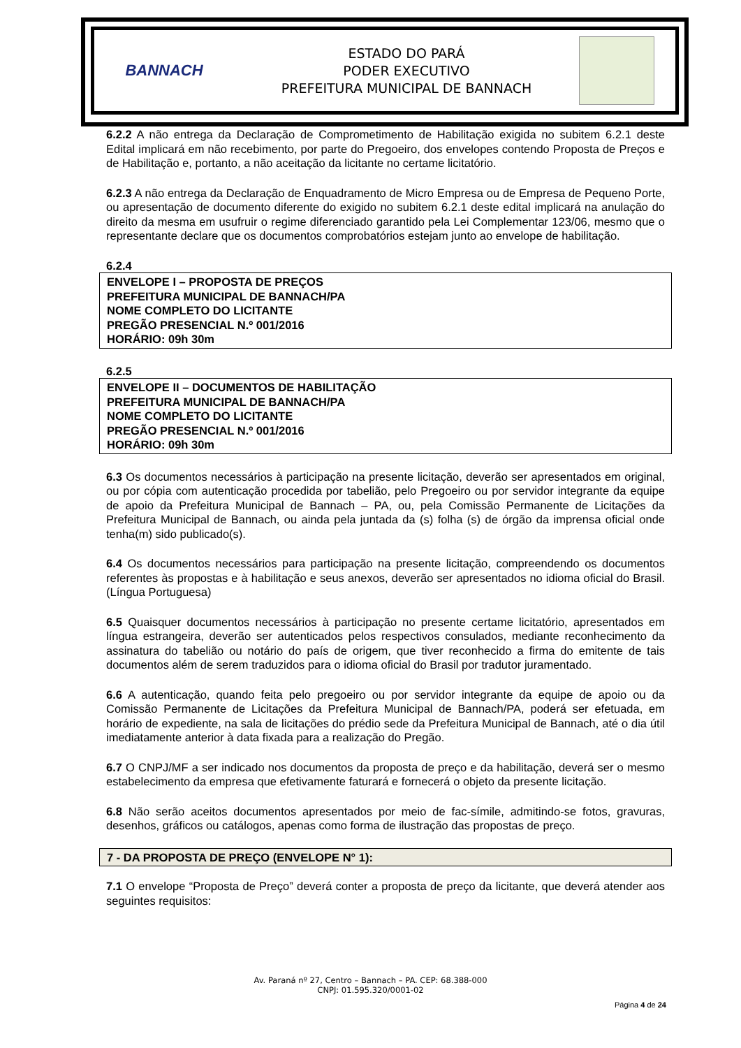BANNACH
ESTADO DO PARÁ
PODER EXECUTIVO
PREFEITURA MUNICIPAL DE BANNACH
6.2.2 A não entrega da Declaração de Comprometimento de Habilitação exigida no subitem 6.2.1 deste Edital implicará em não recebimento, por parte do Pregoeiro, dos envelopes contendo Proposta de Preços e de Habilitação e, portanto, a não aceitação da licitante no certame licitatório.
6.2.3 A não entrega da Declaração de Enquadramento de Micro Empresa ou de Empresa de Pequeno Porte, ou apresentação de documento diferente do exigido no subitem 6.2.1 deste edital implicará na anulação do direito da mesma em usufruir o regime diferenciado garantido pela Lei Complementar 123/06, mesmo que o representante declare que os documentos comprobatórios estejam junto ao envelope de habilitação.
6.2.4
ENVELOPE I – PROPOSTA DE PREÇOS
PREFEITURA MUNICIPAL DE BANNACH/PA
NOME COMPLETO DO LICITANTE
PREGÃO PRESENCIAL N.º 001/2016
HORÁRIO: 09h 30m
6.2.5
ENVELOPE II – DOCUMENTOS DE HABILITAÇÃO
PREFEITURA MUNICIPAL DE BANNACH/PA
NOME COMPLETO DO LICITANTE
PREGÃO PRESENCIAL N.º 001/2016
HORÁRIO: 09h 30m
6.3 Os documentos necessários à participação na presente licitação, deverão ser apresentados em original, ou por cópia com autenticação procedida por tabelião, pelo Pregoeiro ou por servidor integrante da equipe de apoio da Prefeitura Municipal de Bannach – PA, ou, pela Comissão Permanente de Licitações da Prefeitura Municipal de Bannach, ou ainda pela juntada da (s) folha (s) de órgão da imprensa oficial onde tenha(m) sido publicado(s).
6.4 Os documentos necessários para participação na presente licitação, compreendendo os documentos referentes às propostas e à habilitação e seus anexos, deverão ser apresentados no idioma oficial do Brasil. (Língua Portuguesa)
6.5 Quaisquer documentos necessários à participação no presente certame licitatório, apresentados em língua estrangeira, deverão ser autenticados pelos respectivos consulados, mediante reconhecimento da assinatura do tabelião ou notário do país de origem, que tiver reconhecido a firma do emitente de tais documentos além de serem traduzidos para o idioma oficial do Brasil por tradutor juramentado.
6.6 A autenticação, quando feita pelo pregoeiro ou por servidor integrante da equipe de apoio ou da Comissão Permanente de Licitações da Prefeitura Municipal de Bannach/PA, poderá ser efetuada, em horário de expediente, na sala de licitações do prédio sede da Prefeitura Municipal de Bannach, até o dia útil imediatamente anterior à data fixada para a realização do Pregão.
6.7 O CNPJ/MF a ser indicado nos documentos da proposta de preço e da habilitação, deverá ser o mesmo estabelecimento da empresa que efetivamente faturará e fornecerá o objeto da presente licitação.
6.8 Não serão aceitos documentos apresentados por meio de fac-símile, admitindo-se fotos, gravuras, desenhos, gráficos ou catálogos, apenas como forma de ilustração das propostas de preço.
7 - DA PROPOSTA DE PREÇO (ENVELOPE N° 1):
7.1 O envelope “Proposta de Preço” deverá conter a proposta de preço da licitante, que deverá atender aos seguintes requisitos:
Av. Paraná nº 27, Centro – Bannach – PA. CEP: 68.388-000
CNPJ: 01.595.320/0001-02
Página 4 de 24